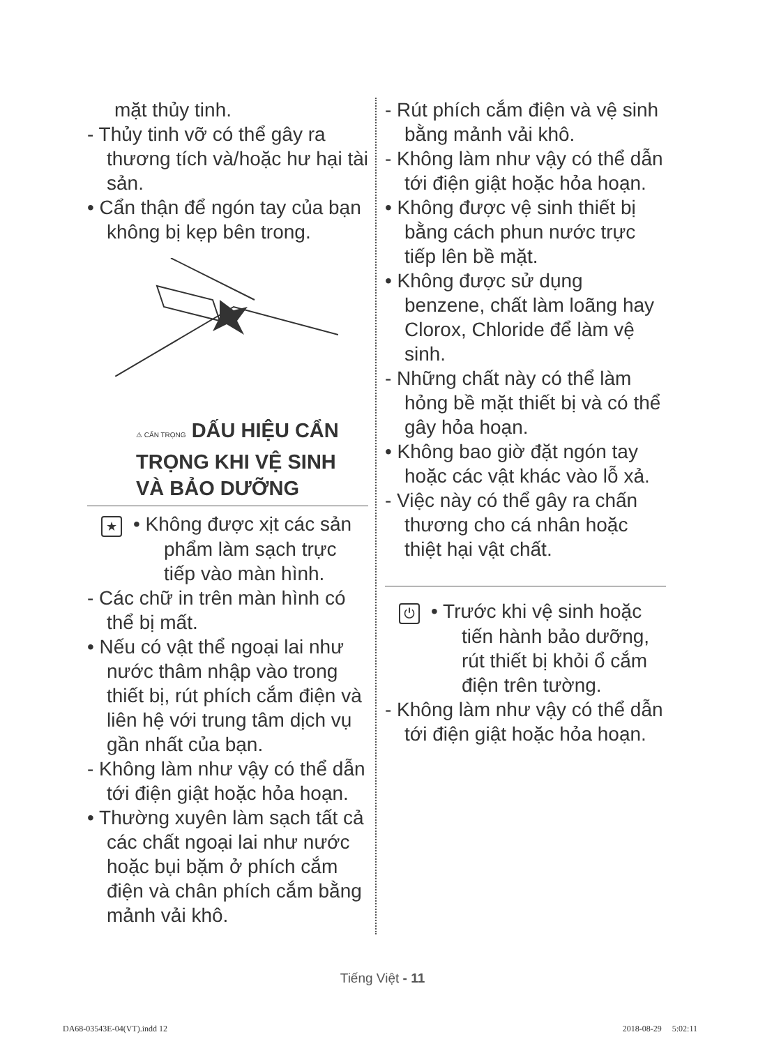mặt thủy tinh.
- Thủy tinh vỡ có thể gây ra thương tích và/hoặc hư hại tài sản.
• Cẩn thận để ngón tay của bạn không bị kẹp bên trong.
⚠ CẨN TRỌNG DẤU HIỆU CẨN TRỌNG KHI VỆ SINH VÀ BẢO DƯỠNG
★ • Không được xịt các sản phẩm làm sạch trực tiếp vào màn hình.
- Các chữ in trên màn hình có thể bị mất.
• Nếu có vật thể ngoại lai như nước thâm nhập vào trong thiết bị, rút phích cắm điện và liên hệ với trung tâm dịch vụ gần nhất của bạn.
- Không làm như vậy có thể dẫn tới điện giật hoặc hỏa hoạn.
• Thường xuyên làm sạch tất cả các chất ngoại lai như nước hoặc bụi bặm ở phích cắm điện và chân phích cắm bằng mảnh vải khô.
- Rút phích cắm điện và vệ sinh bằng mảnh vải khô.
- Không làm như vậy có thể dẫn tới điện giật hoặc hỏa hoạn.
• Không được vệ sinh thiết bị bằng cách phun nước trực tiếp lên bề mặt.
• Không được sử dụng benzene, chất làm loãng hay Clorox, Chloride để làm vệ sinh.
- Những chất này có thể làm hỏng bề mặt thiết bị và có thể gây hỏa hoạn.
• Không bao giờ đặt ngón tay hoặc các vật khác vào lỗ xả.
- Việc này có thể gây ra chấn thương cho cá nhân hoặc thiệt hại vật chất.
⏻ • Trước khi vệ sinh hoặc tiến hành bảo dưỡng, rút thiết bị khỏi ổ cắm điện trên tường.
- Không làm như vậy có thể dẫn tới điện giật hoặc hỏa hoạn.
Tiếng Việt - 11
DA68-03543E-04(VT).indd 12 2018-08-29 5:02:11